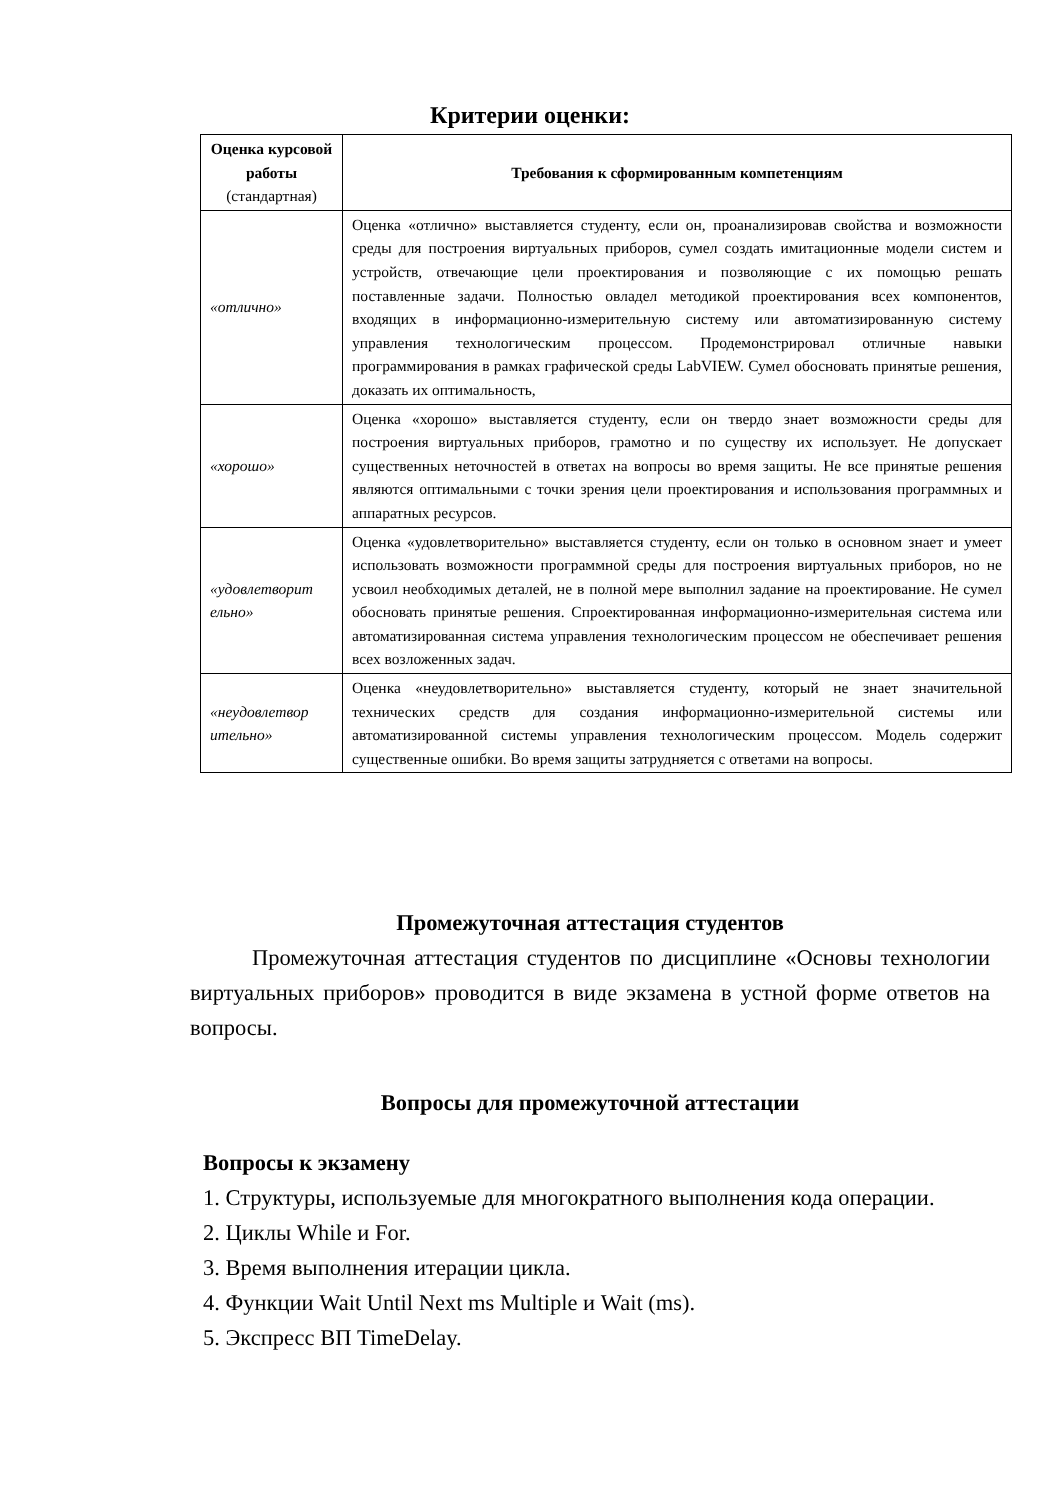Критерии оценки:
| Оценка курсовой работы (стандартная) | Требования к сформированным компетенциям |
| --- | --- |
| «отлично» | Оценка «отлично» выставляется студенту, если он, проанализировав свойства и возможности среды для построения виртуальных приборов, сумел создать имитационные модели систем и устройств, отвечающие цели проектирования и позволяющие с их помощью решать поставленные задачи. Полностью овладел методикой проектирования всех компонентов, входящих в информационно-измерительную систему или автоматизированную систему управления технологическим процессом. Продемонстрировал отличные навыки программирования в рамках графической среды LabVIEW. Сумел обосновать принятые решения, доказать их оптимальность, |
| «хорошо» | Оценка «хорошо» выставляется студенту, если он твердо знает возможности среды для построения виртуальных приборов, грамотно и по существу их использует. Не допускает существенных неточностей в ответах на вопросы во время защиты. Не все принятые решения являются оптимальными с точки зрения цели проектирования и использования программных и аппаратных ресурсов. |
| «удовлетворит ельно» | Оценка «удовлетворительно» выставляется студенту, если он только в основном знает и умеет использовать возможности программной среды для построения виртуальных приборов, но не усвоил необходимых деталей, не в полной мере выполнил задание на проектирование. Не сумел обосновать принятые решения. Спроектированная информационно-измерительная система или автоматизированная система управления технологическим процессом не обеспечивает решения всех возложенных задач. |
| «неудовлетвор ительно» | Оценка «неудовлетворительно» выставляется студенту, который не знает значительной технических средств для создания информационно-измерительной системы или автоматизированной системы управления технологическим процессом. Модель содержит существенные ошибки. Во время защиты затрудняется с ответами на вопросы. |
Промежуточная аттестация студентов
Промежуточная аттестация студентов по дисциплине «Основы технологии виртуальных приборов» проводится в виде экзамена в устной форме ответов на вопросы.
Вопросы для промежуточной аттестации
Вопросы к экзамену
1. Структуры, используемые для многократного выполнения кода операции.
2. Циклы While и For.
3. Время выполнения итерации цикла.
4. Функции Wait Until Next ms Multiple и Wait (ms).
5. Экспресс ВП TimeDelay.